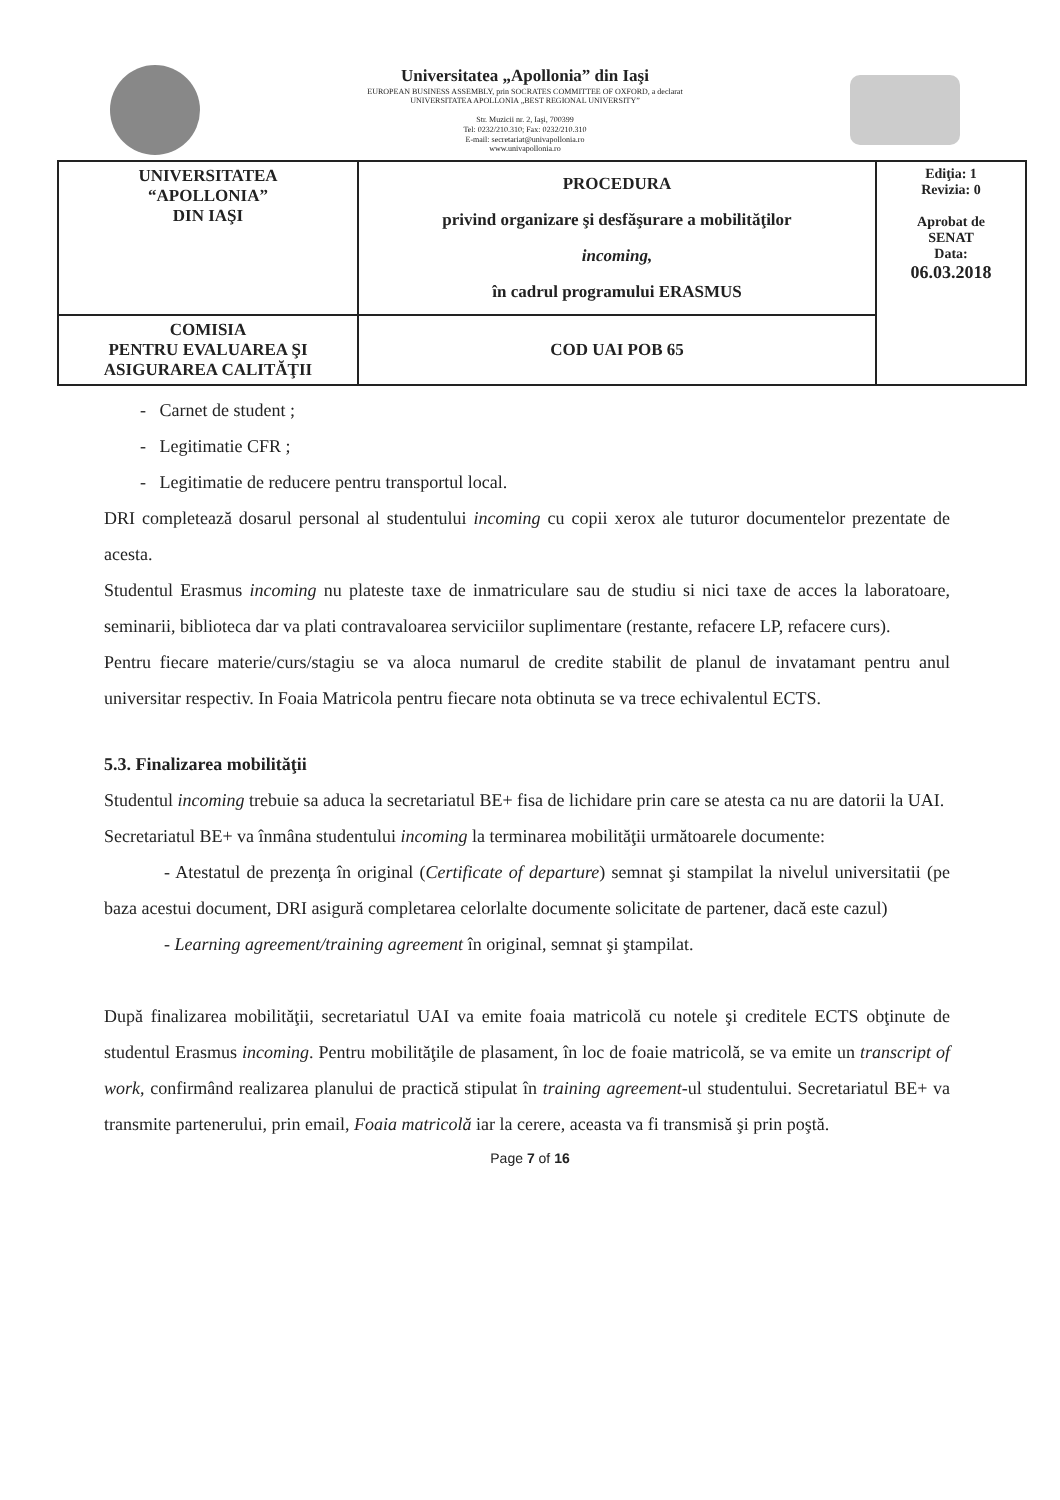Universitatea „Apollonia” din Iaşi
EUROPEAN BUSINESS ASSEMBLY, prin SOCRATES COMMITTEE OF OXFORD, a declarat
UNIVERSITATEA APOLLONIA „BEST REGIONAL UNIVERSITY”
Str. Muzicii nr. 2, Iaşi, 700399
Tel: 0232/210.310; Fax: 0232/210.310
E-mail: secretariat@univapollonia.ro
www.univapollonia.ro
| UNIVERSITATEA “APOLLONIA” DIN IAŞI | PROCEDURA privind organizare şi desfăşurare a mobilităţilor incoming, în cadrul programului ERASMUS | Ediţia: 1 Revizia: 0 Aprobat de SENAT Data: 06.03.2018 |
| COMISIA PENTRU EVALUAREA ŞI ASIGURAREA CALITĂŢII | COD UAI POB 65 | |
- Carnet de student ;
- Legitimatie CFR ;
- Legitimatie de reducere pentru transportul local.
DRI completează dosarul personal al studentului incoming cu copii xerox ale tuturor documentelor prezentate de acesta.
Studentul Erasmus incoming nu plateste taxe de inmatriculare sau de studiu si nici taxe de acces la laboratoare, seminarii, biblioteca dar va plati contravaloarea serviciilor suplimentare (restante, refacere LP, refacere curs).
Pentru fiecare materie/curs/stagiu se va aloca numarul de credite stabilit de planul de invatamant pentru anul universitar respectiv. In Foaia Matricola pentru fiecare nota obtinuta se va trece echivalentul ECTS.
5.3. Finalizarea mobilităţii
Studentul incoming trebuie sa aduca la secretariatul BE+ fisa de lichidare prin care se atesta ca nu are datorii la UAI.
Secretariatul BE+ va înmâna studentului incoming la terminarea mobilităţii următoarele documente:
- Atestatul de prezenţa în original (Certificate of departure) semnat şi stampilat la nivelul universitatii (pe baza acestui document, DRI asigură completarea celorlalte documente solicitate de partener, dacă este cazul)
- Learning agreement/training agreement în original, semnat şi ştampilat.
După finalizarea mobilităţii, secretariatul UAI va emite foaia matricolă cu notele şi creditele ECTS obţinute de studentul Erasmus incoming. Pentru mobilităţile de plasament, în loc de foaie matricolă, se va emite un transcript of work, confirmând realizarea planului de practică stipulat în training agreement-ul studentului. Secretariatul BE+ va transmite partenerului, prin email, Foaia matricolă iar la cerere, aceasta va fi transmisă şi prin poştă.
Page 7 of 16